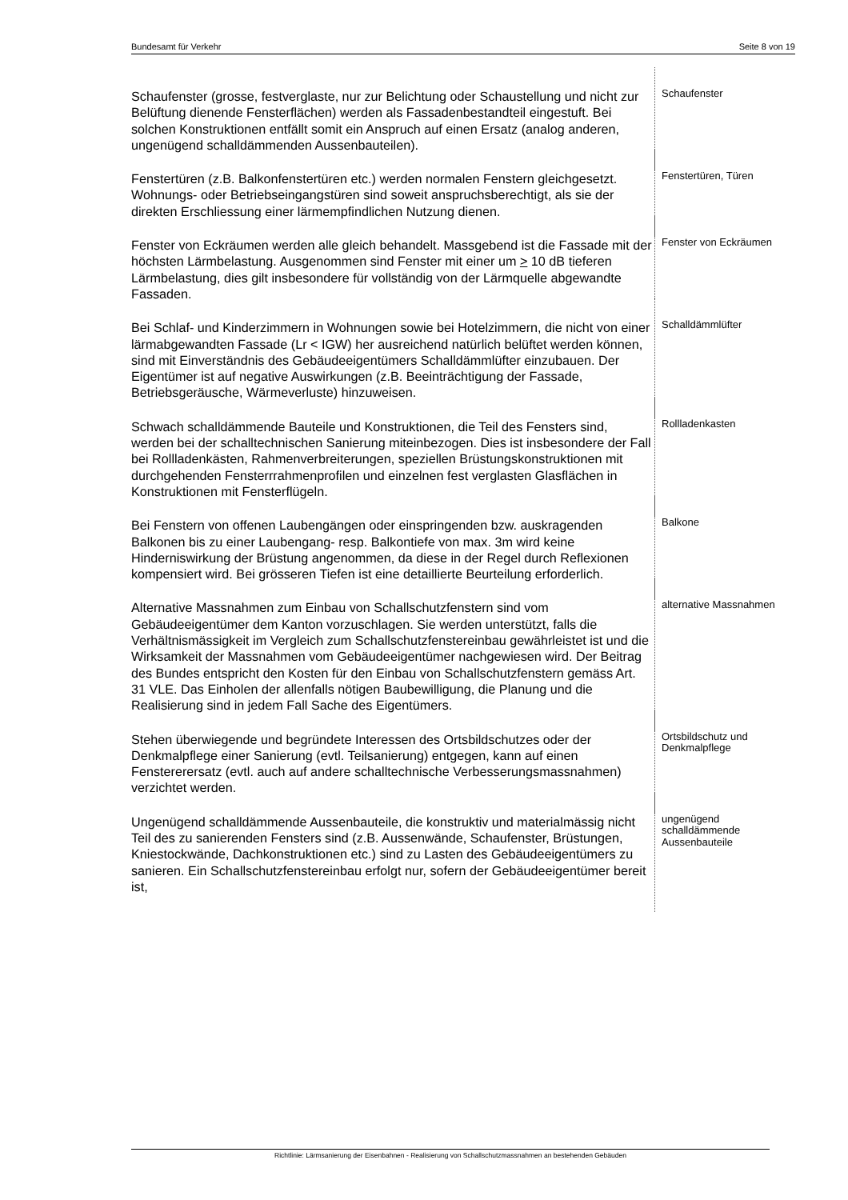Bundesamt für Verkehr Seite 8 von 19
Schaufenster (grosse, festverglaste, nur zur Belichtung oder Schaustellung und nicht zur Belüftung dienende Fensterflächen) werden als Fassadenbestandteil eingestuft. Bei solchen Konstruktionen entfällt somit ein Anspruch auf einen Ersatz (analog anderen, ungenügend schalldämmenden Aussenbauteilen).
Schaufenster
Fenstertüren (z.B. Balkonfenstertüren etc.) werden normalen Fenstern gleichgesetzt. Wohnungs- oder Betriebseingangstüren sind soweit anspruchsberechtigt, als sie der direkten Erschliessung einer lärmempfindlichen Nutzung dienen.
Fenstertüren, Türen
Fenster von Eckräumen werden alle gleich behandelt. Massgebend ist die Fassade mit der höchsten Lärmbelastung. Ausgenommen sind Fenster mit einer um > 10 dB tieferen Lärmbelastung, dies gilt insbesondere für vollständig von der Lärmquelle abgewandte Fassaden.
Fenster von Eckräumen
Bei Schlaf- und Kinderzimmern in Wohnungen sowie bei Hotelzimmern, die nicht von einer lärmabgewandten Fassade (Lr < IGW) her ausreichend natürlich belüftet werden können, sind mit Einverständnis des Gebäudeeigentümers Schalldämmlüfter einzubauen. Der Eigentümer ist auf negative Auswirkungen (z.B. Beeinträchtigung der Fassade, Betriebsgeräusche, Wärmeverluste) hinzuweisen.
Schalldämmlüfter
Schwach schalldämmende Bauteile und Konstruktionen, die Teil des Fensters sind, werden bei der schalltechnischen Sanierung miteinbezogen. Dies ist insbesondere der Fall bei Rollladenkästen, Rahmenverbreiterungen, speziellen Brüstungskonstruktionen mit durchgehenden Fensterrrahmenprofilen und einzelnen fest verglasten Glasflächen in Konstruktionen mit Fensterflügeln.
Rollladenkasten
Bei Fenstern von offenen Laubengängen oder einspringenden bzw. auskragenden Balkonen bis zu einer Laubengang- resp. Balkontiefe von max. 3m wird keine Hinderniswirkung der Brüstung angenommen, da diese in der Regel durch Reflexionen kompensiert wird. Bei grösseren Tiefen ist eine detaillierte Beurteilung erforderlich.
Balkone
Alternative Massnahmen zum Einbau von Schallschutzfenstern sind vom Gebäudeeigentümer dem Kanton vorzuschlagen. Sie werden unterstützt, falls die Verhältnismässigkeit im Vergleich zum Schallschutzfenstereinbau gewährleistet ist und die Wirksamkeit der Massnahmen vom Gebäudeeigentümer nachgewiesen wird. Der Beitrag des Bundes entspricht den Kosten für den Einbau von Schallschutzfenstern gemäss Art. 31 VLE. Das Einholen der allenfalls nötigen Baubewilligung, die Planung und die Realisierung sind in jedem Fall Sache des Eigentümers.
alternative Massnahmen
Stehen überwiegende und begründete Interessen des Ortsbildschutzes oder der Denkmalpflege einer Sanierung (evtl. Teilsanierung) entgegen, kann auf einen Fenstererersatz (evtl. auch auf andere schalltechnische Verbesserungsmassnahmen) verzichtet werden.
Ortsbildschutz und Denkmalpflege
Ungenügend schalldämmende Aussenbauteile, die konstruktiv und materialmässig nicht Teil des zu sanierenden Fensters sind (z.B. Aussenwände, Schaufenster, Brüstungen, Kniestockwände, Dachkonstruktionen etc.) sind zu Lasten des Gebäudeeigentümers zu sanieren. Ein Schallschutzfenstereinbau erfolgt nur, sofern der Gebäudeeigentümer bereit ist,
ungenügend schalldämmende Aussenbauteile
Richtlinie: Lärmsanierung der Eisenbahnen - Realisierung von Schallschutzmassnahmen an bestehenden Gebäuden